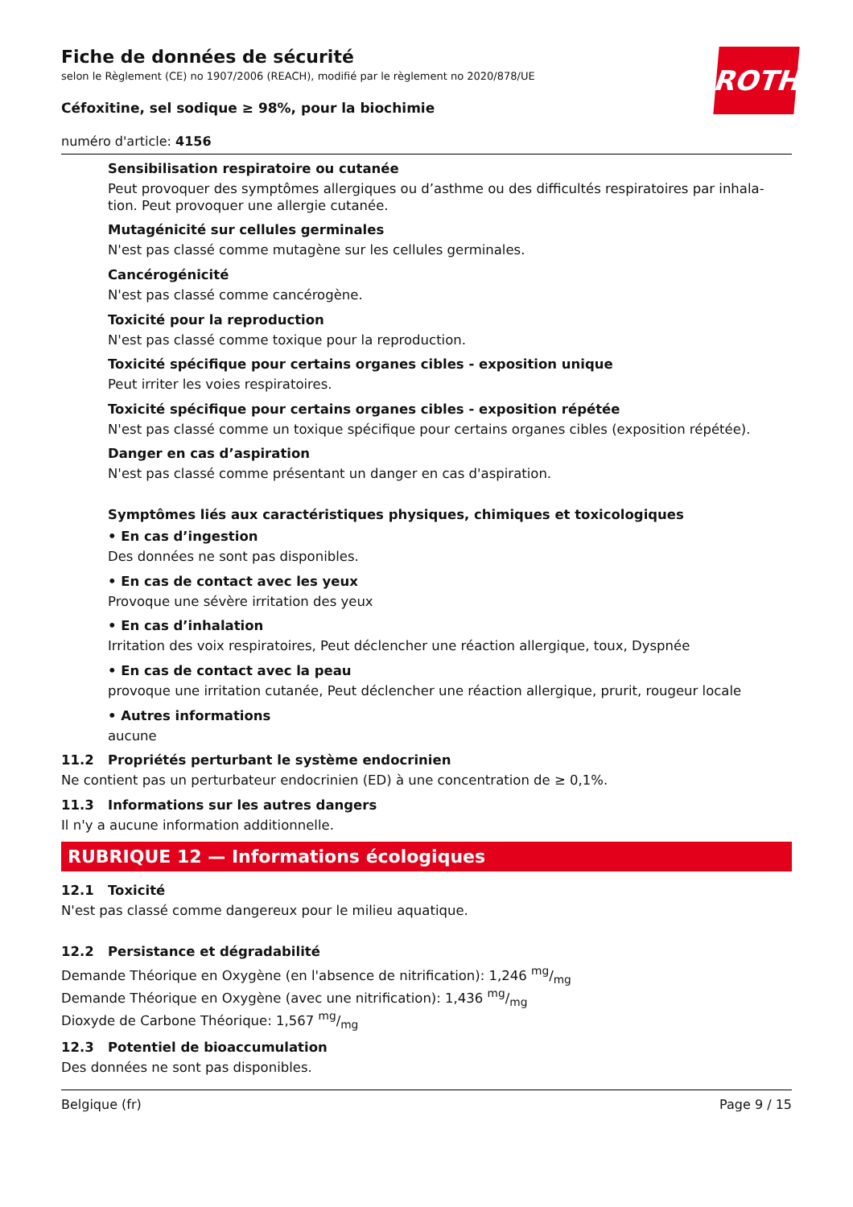ROTH
Fiche de données de sécurité
selon le Règlement (CE) no 1907/2006 (REACH), modifié par le règlement no 2020/878/UE
Céfoxitine, sel sodique ≥ 98%, pour la biochimie
numéro d'article: 4156
Sensibilisation respiratoire ou cutanée
Peut provoquer des symptômes allergiques ou d’asthme ou des difficultés respiratoires par inhala-tion. Peut provoquer une allergie cutanée.
Mutagénicité sur cellules germinales
N'est pas classé comme mutagène sur les cellules germinales.
Cancérogénicité
N'est pas classé comme cancérogène.
Toxicité pour la reproduction
N'est pas classé comme toxique pour la reproduction.
Toxicité spécifique pour certains organes cibles - exposition unique
Peut irriter les voies respiratoires.
Toxicité spécifique pour certains organes cibles - exposition répétée
N'est pas classé comme un toxique spécifique pour certains organes cibles (exposition répétée).
Danger en cas d’aspiration
N'est pas classé comme présentant un danger en cas d'aspiration.
Symptômes liés aux caractéristiques physiques, chimiques et toxicologiques
• En cas d’ingestion
Des données ne sont pas disponibles.
• En cas de contact avec les yeux
Provoque une sévère irritation des yeux
• En cas d’inhalation
Irritation des voix respiratoires, Peut déclencher une réaction allergique, toux, Dyspnée
• En cas de contact avec la peau
provoque une irritation cutanée, Peut déclencher une réaction allergique, prurit, rougeur locale
• Autres informations
aucune
11.2 Propriétés perturbant le système endocrinien
Ne contient pas un perturbateur endocrinien (ED) à une concentration de ≥ 0,1%.
11.3 Informations sur les autres dangers
Il n'y a aucune information additionnelle.
RUBRIQUE 12 — Informations écologiques
12.1 Toxicité
N'est pas classé comme dangereux pour le milieu aquatique.
12.2 Persistance et dégradabilité
Demande Théorique en Oxygène (en l'absence de nitrification): 1,246 mg/mg
Demande Théorique en Oxygène (avec une nitrification): 1,436 mg/mg
Dioxyde de Carbone Théorique: 1,567 mg/mg
12.3 Potentiel de bioaccumulation
Des données ne sont pas disponibles.
Belgique (fr) Page 9 / 15